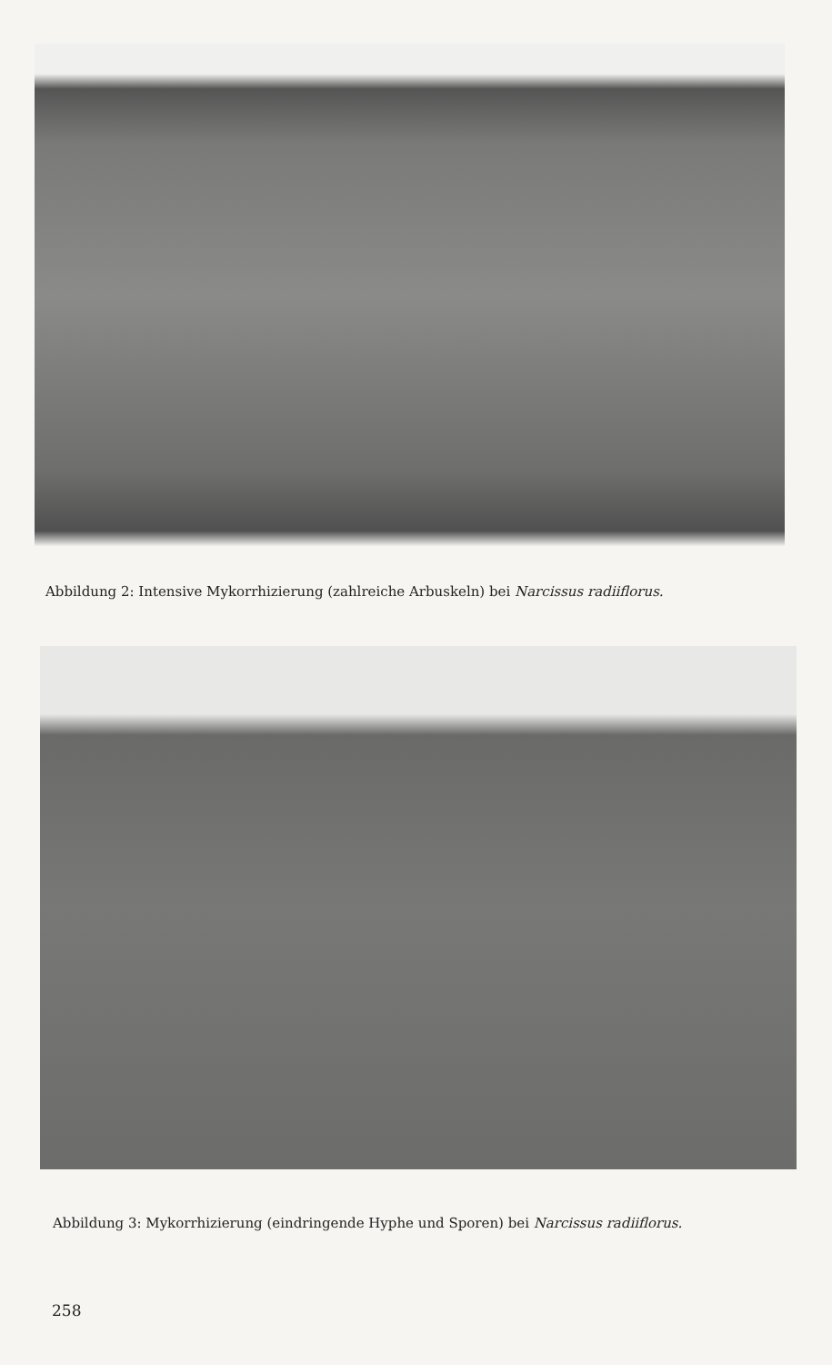Abbildung 2: Intensive Mykorrhizierung (zahlreiche Arbuskeln) bei Narcissus radiiflorus.
Abbildung 3: Mykorrhizierung (eindringende Hyphe und Sporen) bei Narcissus radiiflorus.
258